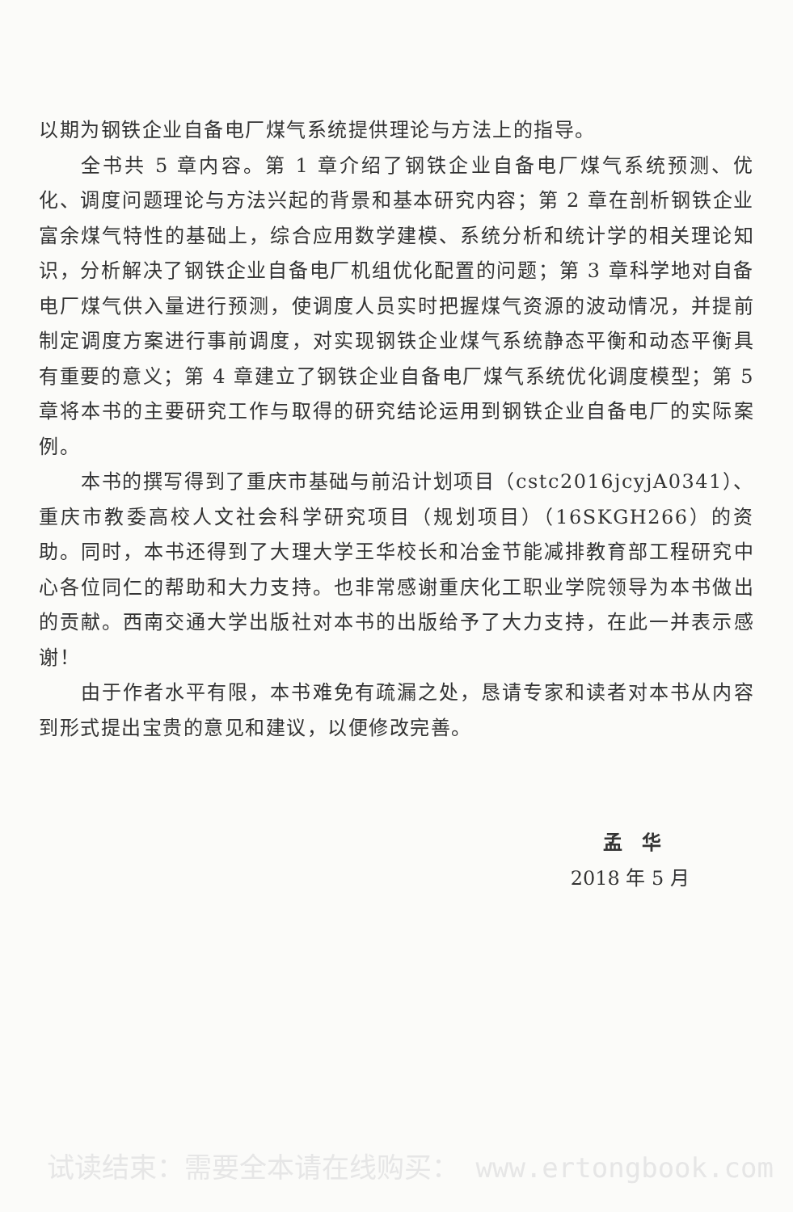以期为钢铁企业自备电厂煤气系统提供理论与方法上的指导。
全书共 5 章内容。第 1 章介绍了钢铁企业自备电厂煤气系统预测、优化、调度问题理论与方法兴起的背景和基本研究内容；第 2 章在剖析钢铁企业富余煤气特性的基础上，综合应用数学建模、系统分析和统计学的相关理论知识，分析解决了钢铁企业自备电厂机组优化配置的问题；第 3 章科学地对自备电厂煤气供入量进行预测，使调度人员实时把握煤气资源的波动情况，并提前制定调度方案进行事前调度，对实现钢铁企业煤气系统静态平衡和动态平衡具有重要的意义；第 4 章建立了钢铁企业自备电厂煤气系统优化调度模型；第 5 章将本书的主要研究工作与取得的研究结论运用到钢铁企业自备电厂的实际案例。
本书的撰写得到了重庆市基础与前沿计划项目（cstc2016jcyjA0341）、重庆市教委高校人文社会科学研究项目（规划项目）（16SKGH266）的资助。同时，本书还得到了大理大学王华校长和冶金节能减排教育部工程研究中心各位同仁的帮助和大力支持。也非常感谢重庆化工职业学院领导为本书做出的贡献。西南交通大学出版社对本书的出版给予了大力支持，在此一并表示感谢！
由于作者水平有限，本书难免有疏漏之处，恳请专家和读者对本书从内容到形式提出宝贵的意见和建议，以便修改完善。
孟　华
2018 年 5 月
试读结束：需要全本请在线购买： www.ertongbook.com